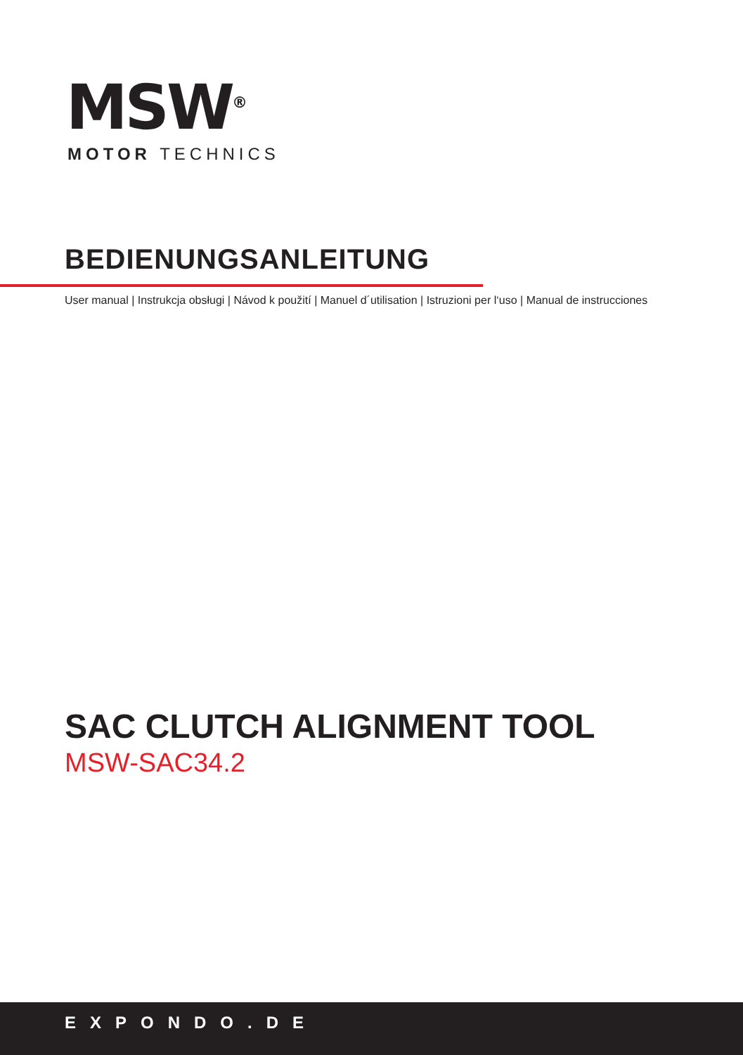MSW<sup>®</sup>
MOTOR TECHNICS
BEDIENUNGSANLEITUNG
User manual | Instrukcja obsługi | Návod k použití | Manuel d´utilisation | Istruzioni per l‘uso | Manual de instrucciones
SAC CLUTCH ALIGNMENT TOOL
MSW-SAC34.2
EXPONDO.DE